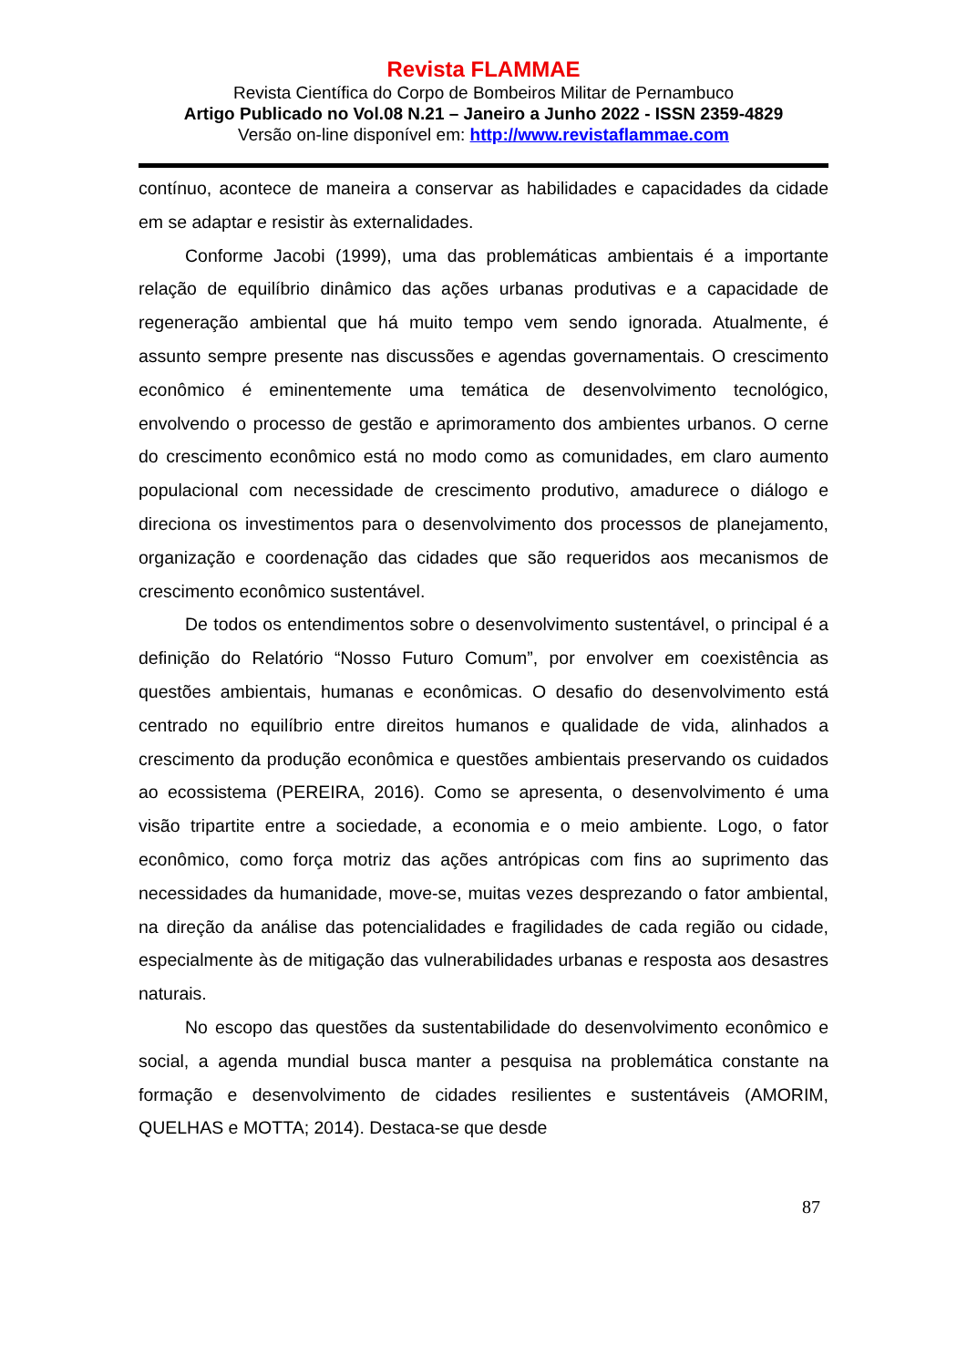Revista FLAMMAE
Revista Científica do Corpo de Bombeiros Militar de Pernambuco
Artigo Publicado no Vol.08 N.21 – Janeiro a Junho 2022 - ISSN 2359-4829
Versão on-line disponível em: http://www.revistaflammae.com
contínuo, acontece de maneira a conservar as habilidades e capacidades da cidade em se adaptar e resistir às externalidades.
Conforme Jacobi (1999), uma das problemáticas ambientais é a importante relação de equilíbrio dinâmico das ações urbanas produtivas e a capacidade de regeneração ambiental que há muito tempo vem sendo ignorada. Atualmente, é assunto sempre presente nas discussões e agendas governamentais. O crescimento econômico é eminentemente uma temática de desenvolvimento tecnológico, envolvendo o processo de gestão e aprimoramento dos ambientes urbanos. O cerne do crescimento econômico está no modo como as comunidades, em claro aumento populacional com necessidade de crescimento produtivo, amadurece o diálogo e direciona os investimentos para o desenvolvimento dos processos de planejamento, organização e coordenação das cidades que são requeridos aos mecanismos de crescimento econômico sustentável.
De todos os entendimentos sobre o desenvolvimento sustentável, o principal é a definição do Relatório “Nosso Futuro Comum”, por envolver em coexistência as questões ambientais, humanas e econômicas. O desafio do desenvolvimento está centrado no equilíbrio entre direitos humanos e qualidade de vida, alinhados a crescimento da produção econômica e questões ambientais preservando os cuidados ao ecossistema (PEREIRA, 2016). Como se apresenta, o desenvolvimento é uma visão tripartite entre a sociedade, a economia e o meio ambiente. Logo, o fator econômico, como força motriz das ações antrópicas com fins ao suprimento das necessidades da humanidade, move-se, muitas vezes desprezando o fator ambiental, na direção da análise das potencialidades e fragilidades de cada região ou cidade, especialmente às de mitigação das vulnerabilidades urbanas e resposta aos desastres naturais.
No escopo das questões da sustentabilidade do desenvolvimento econômico e social, a agenda mundial busca manter a pesquisa na problemática constante na formação e desenvolvimento de cidades resilientes e sustentáveis (AMORIM, QUELHAS e MOTTA; 2014). Destaca-se que desde
87